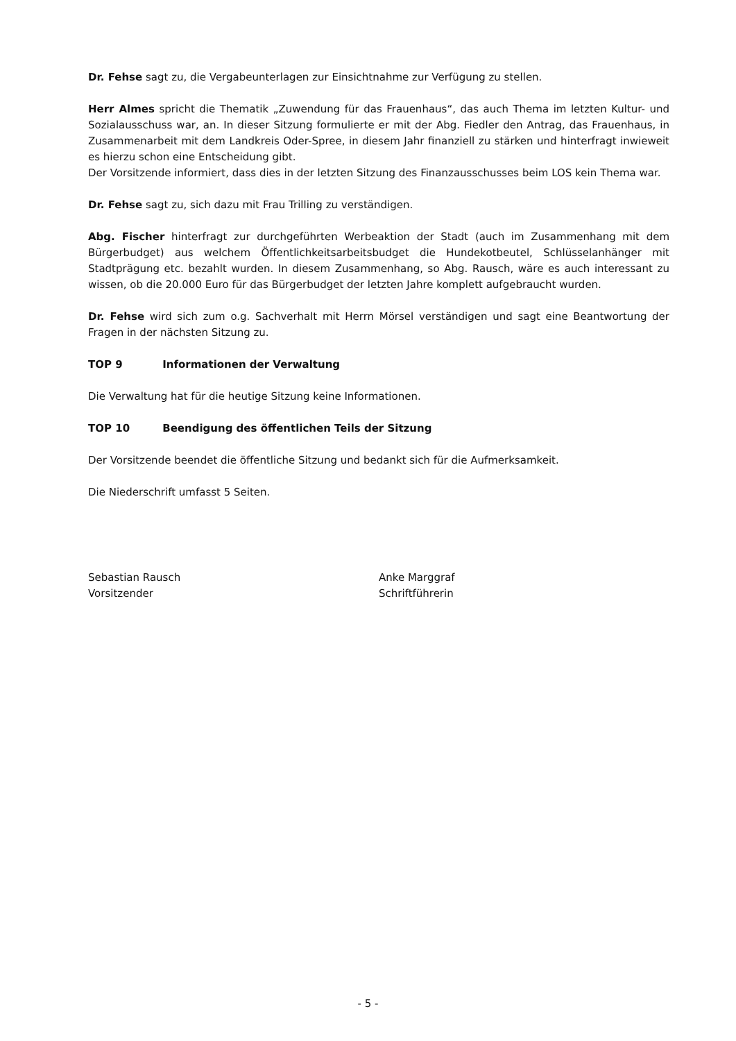Dr. Fehse sagt zu, die Vergabeunterlagen zur Einsichtnahme zur Verfügung zu stellen.
Herr Almes spricht die Thematik „Zuwendung für das Frauenhaus“, das auch Thema im letzten Kultur- und Sozialausschuss war, an. In dieser Sitzung formulierte er mit der Abg. Fiedler den Antrag, das Frauenhaus, in Zusammenarbeit mit dem Landkreis Oder-Spree, in diesem Jahr finanziell zu stärken und hinterfragt inwieweit es hierzu schon eine Entscheidung gibt.
Der Vorsitzende informiert, dass dies in der letzten Sitzung des Finanzausschusses beim LOS kein Thema war.
Dr. Fehse sagt zu, sich dazu mit Frau Trilling zu verständigen.
Abg. Fischer hinterfragt zur durchgeführten Werbeaktion der Stadt (auch im Zusammenhang mit dem Bürgerbudget) aus welchem Öffentlichkeitsarbeitsbudget die Hundekotbeutel, Schlüsselanhänger mit Stadtprägung etc. bezahlt wurden. In diesem Zusammenhang, so Abg. Rausch, wäre es auch interessant zu wissen, ob die 20.000 Euro für das Bürgerbudget der letzten Jahre komplett aufgebraucht wurden.
Dr. Fehse wird sich zum o.g. Sachverhalt mit Herrn Mörsel verständigen und sagt eine Beantwortung der Fragen in der nächsten Sitzung zu.
TOP 9 Informationen der Verwaltung
Die Verwaltung hat für die heutige Sitzung keine Informationen.
TOP 10 Beendigung des öffentlichen Teils der Sitzung
Der Vorsitzende beendet die öffentliche Sitzung und bedankt sich für die Aufmerksamkeit.
Die Niederschrift umfasst 5 Seiten.
Sebastian Rausch
Vorsitzender
Anke Marggraf
Schriftführerin
- 5 -